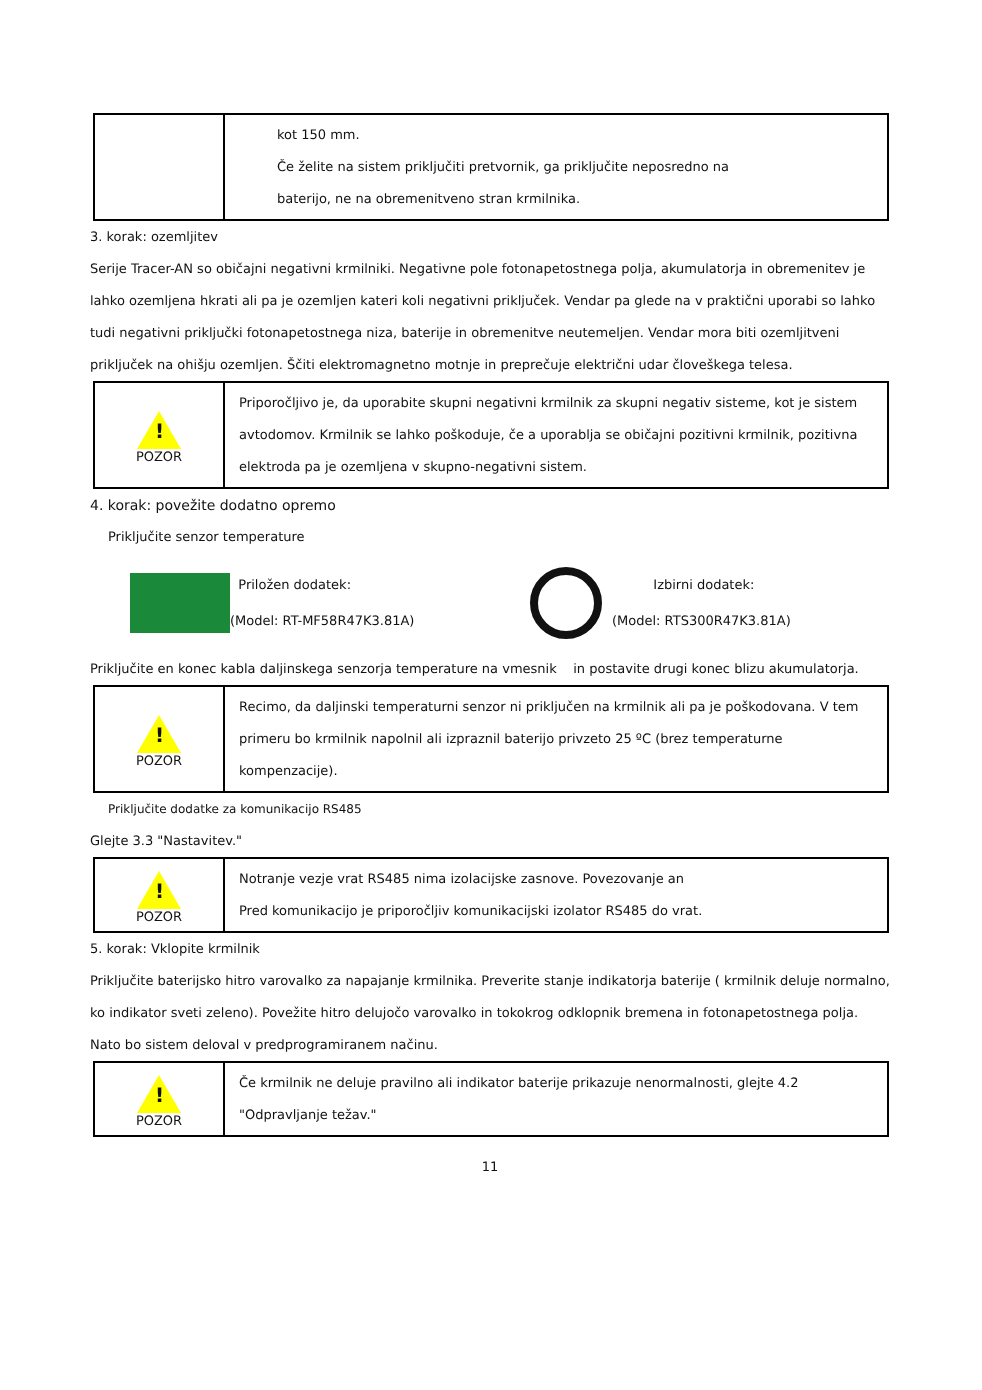| | kot 150 mm. Če želite na sistem priključiti pretvornik, ga priključite neposredno na baterijo, ne na obremenitveno stran krmilnika. |
3. korak: ozemljitev
Serije Tracer-AN so običajni negativni krmilniki. Negativne pole fotonapetostnega polja, akumulatorja in obremenitev je lahko ozemljena hkrati ali pa je ozemljen kateri koli negativni priključek. Vendar pa glede na v praktični uporabi so lahko tudi negativni priključki fotonapetostnega niza, baterije in obremenitve neutemeljen. Vendar mora biti ozemljitveni priključek na ohišju ozemljen. Ščiti elektromagnetno motnje in preprečuje električni udar človeškega telesa.
| ! POZOR | Priporočljivo je, da uporabite skupni negativni krmilnik za skupni negativ sisteme, kot je sistem avtodomov. Krmilnik se lahko poškoduje, če a uporablja se običajni pozitivni krmilnik, pozitivna elektroda pa je ozemljena v skupno-negativni sistem. |
4. korak: povežite dodatno opremo
Priključite senzor temperature
Priložen dodatek:
(Model: RT-MF58R47K3.81A)
Izbirni dodatek:
(Model: RTS300R47K3.81A)
Priključite en konec kabla daljinskega senzorja temperature na vmesnik in postavite drugi konec blizu akumulatorja.
| ! POZOR | Recimo, da daljinski temperaturni senzor ni priključen na krmilnik ali pa je poškodovana. V tem primeru bo krmilnik napolnil ali izpraznil baterijo privzeto 25 ºC (brez temperaturne kompenzacije). |
Priključite dodatke za komunikacijo RS485
Glejte 3.3 "Nastavitev."
| ! POZOR | Notranje vezje vrat RS485 nima izolacijske zasnove. Povezovanje an Pred komunikacijo je priporočljiv komunikacijski izolator RS485 do vrat. |
5. korak: Vklopite krmilnik
Priključite baterijsko hitro varovalko za napajanje krmilnika. Preverite stanje indikatorja baterije ( krmilnik deluje normalno, ko indikator sveti zeleno). Povežite hitro delujočo varovalko in tokokrog odklopnik bremena in fotonapetostnega polja. Nato bo sistem deloval v predprogramiranem načinu.
| ! POZOR | Če krmilnik ne deluje pravilno ali indikator baterije prikazuje nenormalnosti, glejte 4.2 "Odpravljanje težav." |
11